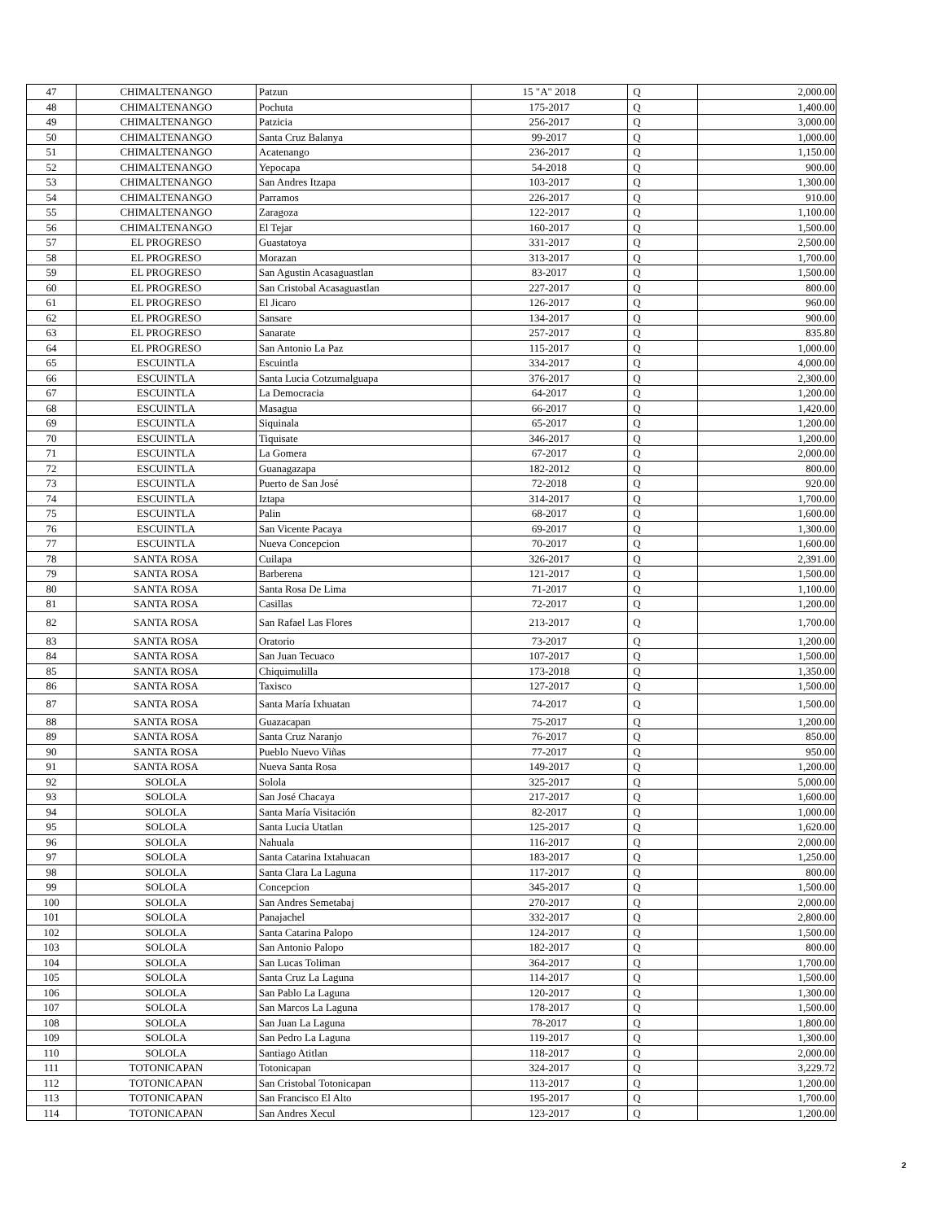| 47 | CHIMALTENANGO | Patzun | 15 "A" 2018 | Q | 2,000.00 |
| 48 | CHIMALTENANGO | Pochuta | 175-2017 | Q | 1,400.00 |
| 49 | CHIMALTENANGO | Patzicia | 256-2017 | Q | 3,000.00 |
| 50 | CHIMALTENANGO | Santa Cruz Balanya | 99-2017 | Q | 1,000.00 |
| 51 | CHIMALTENANGO | Acatenango | 236-2017 | Q | 1,150.00 |
| 52 | CHIMALTENANGO | Yepocapa | 54-2018 | Q | 900.00 |
| 53 | CHIMALTENANGO | San Andres Itzapa | 103-2017 | Q | 1,300.00 |
| 54 | CHIMALTENANGO | Parramos | 226-2017 | Q | 910.00 |
| 55 | CHIMALTENANGO | Zaragoza | 122-2017 | Q | 1,100.00 |
| 56 | CHIMALTENANGO | El Tejar | 160-2017 | Q | 1,500.00 |
| 57 | EL PROGRESO | Guastatoya | 331-2017 | Q | 2,500.00 |
| 58 | EL PROGRESO | Morazan | 313-2017 | Q | 1,700.00 |
| 59 | EL PROGRESO | San Agustin Acasaguastlan | 83-2017 | Q | 1,500.00 |
| 60 | EL PROGRESO | San Cristobal Acasaguastlan | 227-2017 | Q | 800.00 |
| 61 | EL PROGRESO | El Jicaro | 126-2017 | Q | 960.00 |
| 62 | EL PROGRESO | Sansare | 134-2017 | Q | 900.00 |
| 63 | EL PROGRESO | Sanarate | 257-2017 | Q | 835.80 |
| 64 | EL PROGRESO | San Antonio La Paz | 115-2017 | Q | 1,000.00 |
| 65 | ESCUINTLA | Escuintla | 334-2017 | Q | 4,000.00 |
| 66 | ESCUINTLA | Santa Lucia Cotzumalguapa | 376-2017 | Q | 2,300.00 |
| 67 | ESCUINTLA | La Democracia | 64-2017 | Q | 1,200.00 |
| 68 | ESCUINTLA | Masagua | 66-2017 | Q | 1,420.00 |
| 69 | ESCUINTLA | Siquinala | 65-2017 | Q | 1,200.00 |
| 70 | ESCUINTLA | Tiquisate | 346-2017 | Q | 1,200.00 |
| 71 | ESCUINTLA | La Gomera | 67-2017 | Q | 2,000.00 |
| 72 | ESCUINTLA | Guanagazapa | 182-2012 | Q | 800.00 |
| 73 | ESCUINTLA | Puerto de San José | 72-2018 | Q | 920.00 |
| 74 | ESCUINTLA | Iztapa | 314-2017 | Q | 1,700.00 |
| 75 | ESCUINTLA | Palin | 68-2017 | Q | 1,600.00 |
| 76 | ESCUINTLA | San Vicente Pacaya | 69-2017 | Q | 1,300.00 |
| 77 | ESCUINTLA | Nueva Concepcion | 70-2017 | Q | 1,600.00 |
| 78 | SANTA ROSA | Cuilapa | 326-2017 | Q | 2,391.00 |
| 79 | SANTA ROSA | Barberena | 121-2017 | Q | 1,500.00 |
| 80 | SANTA ROSA | Santa Rosa De Lima | 71-2017 | Q | 1,100.00 |
| 81 | SANTA ROSA | Casillas | 72-2017 | Q | 1,200.00 |
| 82 | SANTA ROSA | San Rafael Las Flores | 213-2017 | Q | 1,700.00 |
| 83 | SANTA ROSA | Oratorio | 73-2017 | Q | 1,200.00 |
| 84 | SANTA ROSA | San Juan Tecuaco | 107-2017 | Q | 1,500.00 |
| 85 | SANTA ROSA | Chiquimulilla | 173-2018 | Q | 1,350.00 |
| 86 | SANTA ROSA | Taxisco | 127-2017 | Q | 1,500.00 |
| 87 | SANTA ROSA | Santa María Ixhuatan | 74-2017 | Q | 1,500.00 |
| 88 | SANTA ROSA | Guazacapan | 75-2017 | Q | 1,200.00 |
| 89 | SANTA ROSA | Santa Cruz Naranjo | 76-2017 | Q | 850.00 |
| 90 | SANTA ROSA | Pueblo Nuevo Viñas | 77-2017 | Q | 950.00 |
| 91 | SANTA ROSA | Nueva Santa Rosa | 149-2017 | Q | 1,200.00 |
| 92 | SOLOLA | Solola | 325-2017 | Q | 5,000.00 |
| 93 | SOLOLA | San José Chacaya | 217-2017 | Q | 1,600.00 |
| 94 | SOLOLA | Santa María Visitación | 82-2017 | Q | 1,000.00 |
| 95 | SOLOLA | Santa Lucia Utatlan | 125-2017 | Q | 1,620.00 |
| 96 | SOLOLA | Nahuala | 116-2017 | Q | 2,000.00 |
| 97 | SOLOLA | Santa Catarina Ixtahuacan | 183-2017 | Q | 1,250.00 |
| 98 | SOLOLA | Santa Clara La Laguna | 117-2017 | Q | 800.00 |
| 99 | SOLOLA | Concepcion | 345-2017 | Q | 1,500.00 |
| 100 | SOLOLA | San Andres Semetabaj | 270-2017 | Q | 2,000.00 |
| 101 | SOLOLA | Panajachel | 332-2017 | Q | 2,800.00 |
| 102 | SOLOLA | Santa Catarina Palopo | 124-2017 | Q | 1,500.00 |
| 103 | SOLOLA | San Antonio Palopo | 182-2017 | Q | 800.00 |
| 104 | SOLOLA | San Lucas Toliman | 364-2017 | Q | 1,700.00 |
| 105 | SOLOLA | Santa Cruz La Laguna | 114-2017 | Q | 1,500.00 |
| 106 | SOLOLA | San Pablo La Laguna | 120-2017 | Q | 1,300.00 |
| 107 | SOLOLA | San Marcos La Laguna | 178-2017 | Q | 1,500.00 |
| 108 | SOLOLA | San Juan La Laguna | 78-2017 | Q | 1,800.00 |
| 109 | SOLOLA | San Pedro La Laguna | 119-2017 | Q | 1,300.00 |
| 110 | SOLOLA | Santiago Atitlan | 118-2017 | Q | 2,000.00 |
| 111 | TOTONICAPAN | Totonicapan | 324-2017 | Q | 3,229.72 |
| 112 | TOTONICAPAN | San Cristobal Totonicapan | 113-2017 | Q | 1,200.00 |
| 113 | TOTONICAPAN | San Francisco El Alto | 195-2017 | Q | 1,700.00 |
| 114 | TOTONICAPAN | San Andres Xecul | 123-2017 | Q | 1,200.00 |
2